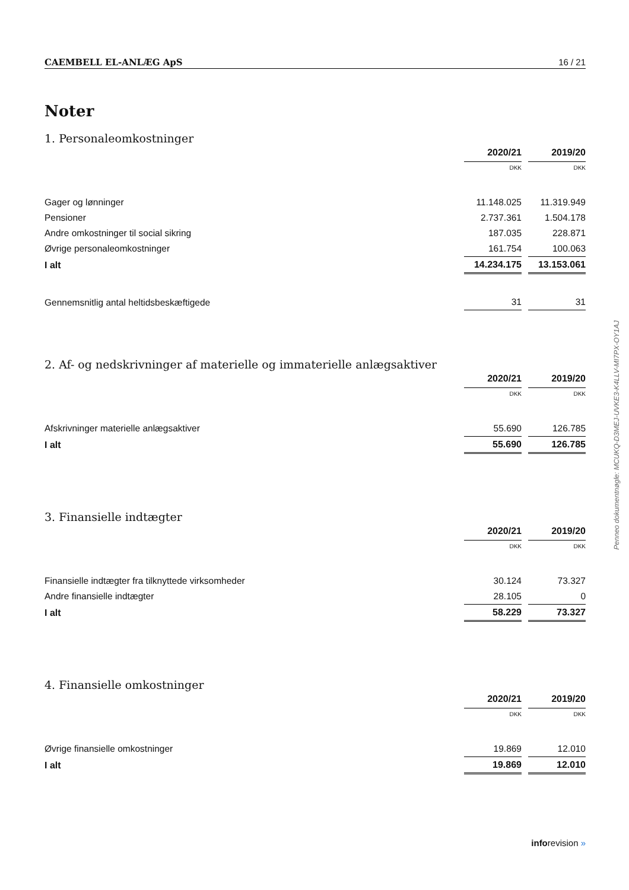CAEMBELL EL-ANLÆG ApS 16 / 21
Noter
1. Personaleomkostninger
| | 2020/21 | 2019/20 |
| | DKK | DKK |
| Gager og lønninger | 11.148.025 | 11.319.949 |
| Pensioner | 2.737.361 | 1.504.178 |
| Andre omkostninger til social sikring | 187.035 | 228.871 |
| Øvrige personaleomkostninger | 161.754 | 100.063 |
| I alt | 14.234.175 | 13.153.061 |
| Gennemsnitlig antal heltidsbeskæftigede | 31 | 31 |
2. Af- og nedskrivninger af materielle og immaterielle anlægsaktiver
| | 2020/21 | 2019/20 |
| | DKK | DKK |
| Afskrivninger materielle anlægsaktiver | 55.690 | 126.785 |
| I alt | 55.690 | 126.785 |
3. Finansielle indtægter
| | 2020/21 | 2019/20 |
| | DKK | DKK |
| Finansielle indtægter fra tilknyttede virksomheder | 30.124 | 73.327 |
| Andre finansielle indtægter | 28.105 | 0 |
| I alt | 58.229 | 73.327 |
4. Finansielle omkostninger
| | 2020/21 | 2019/20 |
| | DKK | DKK |
| Øvrige finansielle omkostninger | 19.869 | 12.010 |
| I alt | 19.869 | 12.010 |
Penneo dokumentnøgle: MCUKQ-D3MEJ-UVKE3-K4LLV-MI7PX-OY1AJ
inforevision »